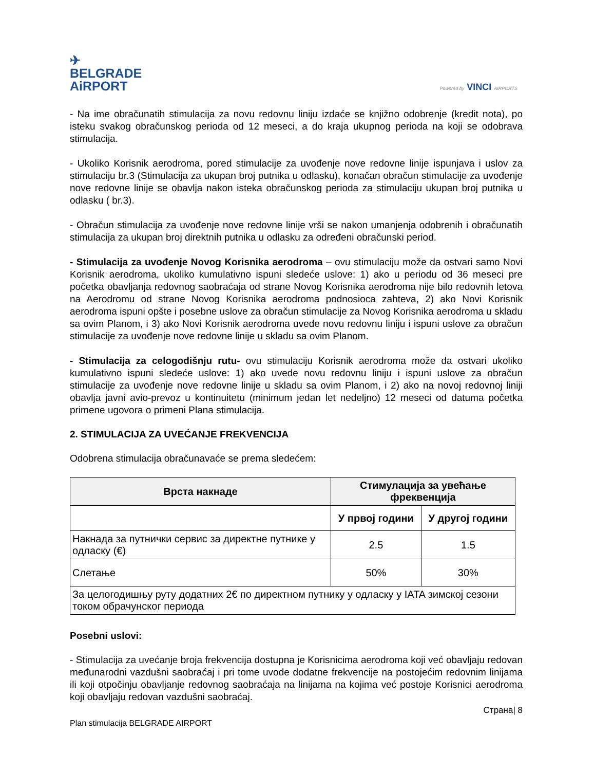✈
BELGRADE
AiRPORT
Powered by VINCI AIRPORTS
- Na ime obračunatih stimulacija za novu redovnu liniju izdaće se knjižno odobrenje (kredit nota), po isteku svakog obračunskog perioda od 12 meseci, a do kraja ukupnog perioda na koji se odobrava stimulacija.
- Ukoliko Korisnik aerodroma, pored stimulacije za uvođenje nove redovne linije ispunjava i uslov za stimulaciju br.3 (Stimulacija za ukupan broj putnika u odlasku), konačan obračun stimulacije za uvođenje nove redovne linije se obavlja nakon isteka obračunskog perioda za stimulaciju ukupan broj putnika u odlasku ( br.3).
- Obračun stimulacija za uvođenje nove redovne linije vrši se nakon umanjenja odobrenih i obračunatih stimulacija za ukupan broj direktnih putnika u odlasku za određeni obračunski period.
- Stimulacija za uvođenje Novog Korisnika aerodroma – ovu stimulaciju može da ostvari samo Novi Korisnik aerodroma, ukoliko kumulativno ispuni sledeće uslove: 1) ako u periodu od 36 meseci pre početka obavljanja redovnog saobraćaja od strane Novog Korisnika aerodroma nije bilo redovnih letova na Aerodromu od strane Novog Korisnika aerodroma podnosioca zahteva, 2) ako Novi Korisnik aerodroma ispuni opšte i posebne uslove za obračun stimulacije za Novog Korisnika aerodroma u skladu sa ovim Planom, i 3) ako Novi Korisnik aerodroma uvede novu redovnu liniju i ispuni uslove za obračun stimulacije za uvođenje nove redovne linije u skladu sa ovim Planom.
- Stimulacija za celogodišnju rutu- ovu stimulaciju Korisnik aerodroma može da ostvari ukoliko kumulativno ispuni sledeće uslove: 1) ako uvede novu redovnu liniju i ispuni uslove za obračun stimulacije za uvođenje nove redovne linije u skladu sa ovim Planom, i 2) ako na novoj redovnoj liniji obavlja javni avio-prevoz u kontinuitetu (minimum jedan let nedeljno) 12 meseci od datuma početka primene ugovora o primeni Plana stimulacija.
2. STIMULACIJA ZA UVEĆANJE FREKVENCIJA
Odobrena stimulacija obračunavaće se prema sledećem:
| Врста накнаде | Стимулација за увећање фреквенција | |
| --- | --- | --- |
| | У првој години | У другој години |
| Накнада за путнички сервис за директне путнике у одласку (€) | 2.5 | 1.5 |
| Слетање | 50% | 30% |
| За целогодишњу руту додатних 2€ по директном путнику у одласку у IATA зимској сезони током обрачунског периода | | |
Posebni uslovi:
- Stimulacija za uvećanje broja frekvencija dostupna je Korisnicima aerodroma koji već obavljaju redovan međunarodni vazdušni saobraćaj i pri tome uvode dodatne frekvencije na postojećim redovnim linijama ili koji otpočinju obavljanje redovnog saobraćaja na linijama na kojima već postoje Korisnici aerodroma koji obavljaju redovan vazdušni saobraćaj.
Страна| 8
Plan stimulacija BELGRADE AIRPORT